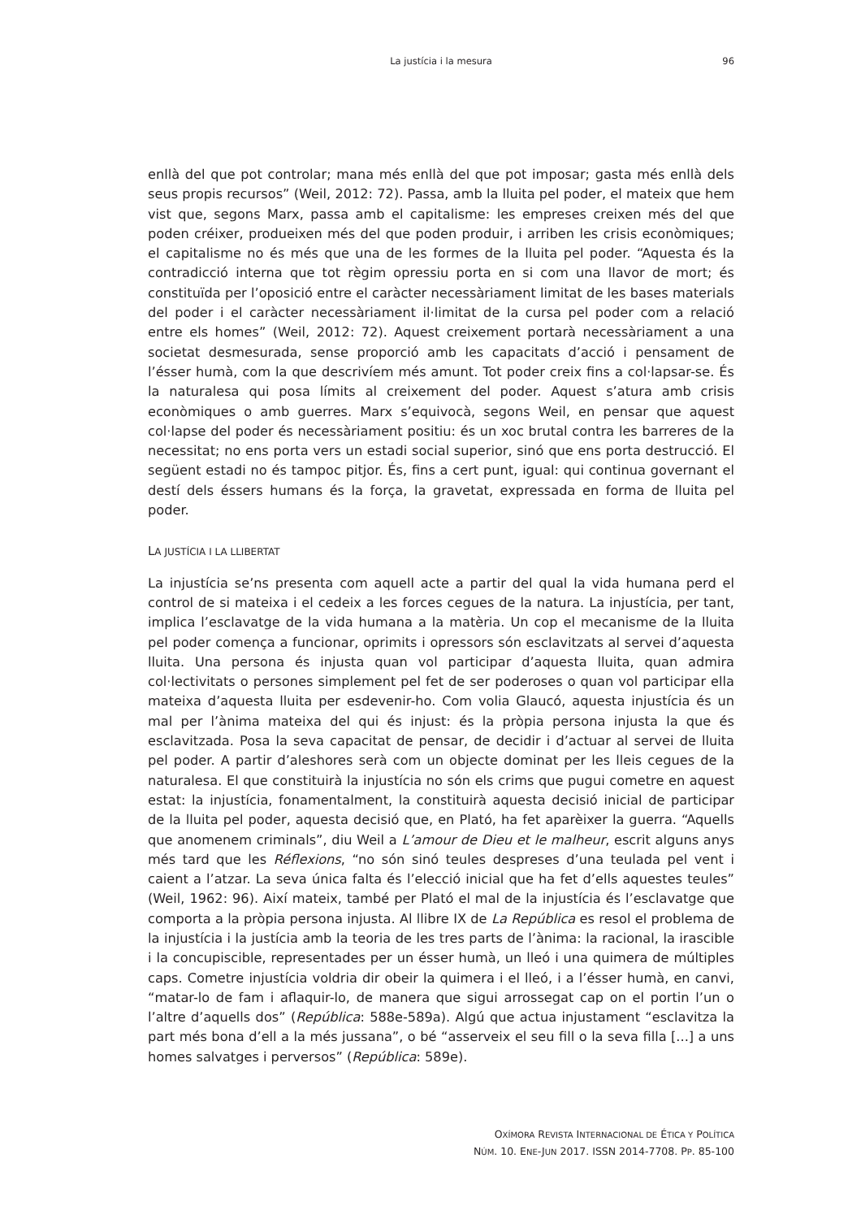La justícia i la mesura
96
enllà del que pot controlar; mana més enllà del que pot imposar; gasta més enllà dels seus propis recursos” (Weil, 2012: 72). Passa, amb la lluita pel poder, el mateix que hem vist que, segons Marx, passa amb el capitalisme: les empreses creixen més del que poden créixer, produeixen més del que poden produir, i arriben les crisis econòmiques; el capitalisme no és més que una de les formes de la lluita pel poder. “Aquesta és la contradicció interna que tot règim opressiu porta en si com una llavor de mort; és constituïda per l’oposició entre el caràcter necessàriament limitat de les bases materials del poder i el caràcter necessàriament il·limitat de la cursa pel poder com a relació entre els homes” (Weil, 2012: 72). Aquest creixement portarà necessàriament a una societat desmesurada, sense proporció amb les capacitats d’acció i pensament de l’ésser humà, com la que descrivíem més amunt. Tot poder creix fins a col·lapsar-se. És la naturalesa qui posa límits al creixement del poder. Aquest s’atura amb crisis econòmiques o amb guerres. Marx s’equivocà, segons Weil, en pensar que aquest col·lapse del poder és necessàriament positiu: és un xoc brutal contra les barreres de la necessitat; no ens porta vers un estadi social superior, sinó que ens porta destrucció. El següent estadi no és tampoc pitjor. És, fins a cert punt, igual: qui continua governant el destí dels éssers humans és la força, la gravetat, expressada en forma de lluita pel poder.
LA JUSTÍCIA I LA LLIBERTAT
La injustícia se’ns presenta com aquell acte a partir del qual la vida humana perd el control de si mateixa i el cedeix a les forces cegues de la natura. La injustícia, per tant, implica l’esclavatge de la vida humana a la matèria. Un cop el mecanisme de la lluita pel poder comença a funcionar, oprimits i opressors són esclavitzats al servei d’aquesta lluita. Una persona és injusta quan vol participar d’aquesta lluita, quan admira col·lectivitats o persones simplement pel fet de ser poderoses o quan vol participar ella mateixa d’aquesta lluita per esdevenir-ho. Com volia Glaucó, aquesta injustícia és un mal per l’ànima mateixa del qui és injust: és la pròpia persona injusta la que és esclavitzada. Posa la seva capacitat de pensar, de decidir i d’actuar al servei de lluita pel poder. A partir d’aleshores serà com un objecte dominat per les lleis cegues de la naturalesa. El que constituirà la injustícia no són els crims que pugui cometre en aquest estat: la injustícia, fonamentalment, la constituirà aquesta decisió inicial de participar de la lluita pel poder, aquesta decisió que, en Plató, ha fet aparèixer la guerra. “Aquells que anomenem criminals”, diu Weil a L’amour de Dieu et le malheur, escrit alguns anys més tard que les Réflexions, “no són sinó teules despreses d’una teulada pel vent i caient a l’atzar. La seva única falta és l’elecció inicial que ha fet d’ells aquestes teules” (Weil, 1962: 96). Així mateix, també per Plató el mal de la injustícia és l’esclavatge que comporta a la pròpia persona injusta. Al llibre IX de La República es resol el problema de la injustícia i la justícia amb la teoria de les tres parts de l’ànima: la racional, la irascible i la concupiscible, representades per un ésser humà, un lleó i una quimera de múltiples caps. Cometre injustícia voldria dir obeir la quimera i el lleó, i a l’ésser humà, en canvi, “matar-lo de fam i aflaquir-lo, de manera que sigui arrossegat cap on el portin l’un o l’altre d’aquells dos” (República: 588e-589a). Algú que actua injustament “esclavitza la part més bona d’ell a la més jussana”, o bé “asserveix el seu fill o la seva filla [...] a uns homes salvatges i perversos” (República: 589e).
OXÍMORA REVISTA INTERNACIONAL DE ÉTICA Y POLÍTICA
NÚM. 10. ENE-JUN 2017. ISSN 2014-7708. PP. 85-100